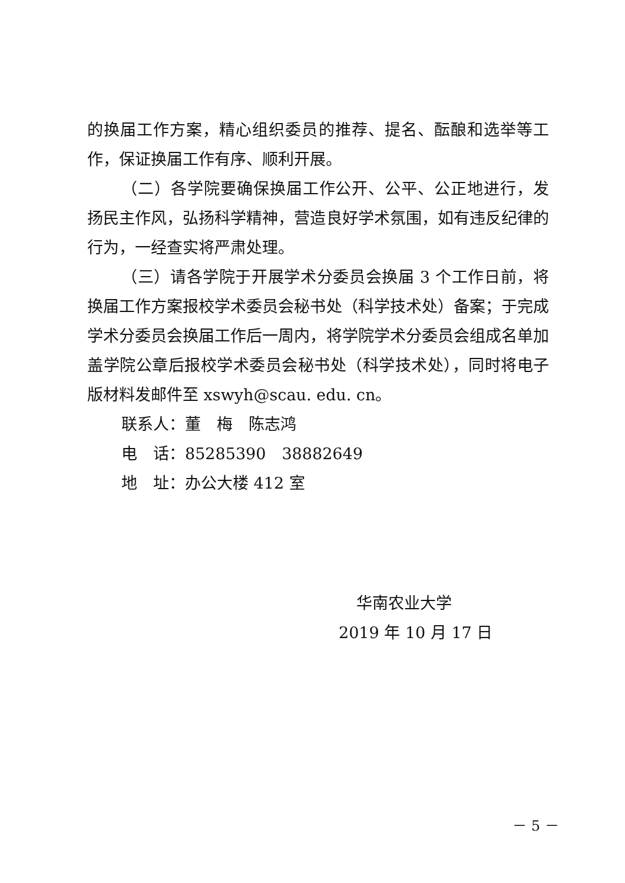的换届工作方案，精心组织委员的推荐、提名、酝酿和选举等工作，保证换届工作有序、顺利开展。
（二）各学院要确保换届工作公开、公平、公正地进行，发扬民主作风，弘扬科学精神，营造良好学术氛围，如有违反纪律的行为，一经查实将严肃处理。
（三）请各学院于开展学术分委员会换届 3 个工作日前，将换届工作方案报校学术委员会秘书处（科学技术处）备案；于完成学术分委员会换届工作后一周内，将学院学术分委员会组成名单加盖学院公章后报校学术委员会秘书处（科学技术处），同时将电子版材料发邮件至 xswyh@scau. edu. cn。
联系人：董　梅　陈志鸿
电　话：85285390　38882649
地　址：办公大楼 412 室
华南农业大学
2019 年 10 月 17 日
－ 5 －